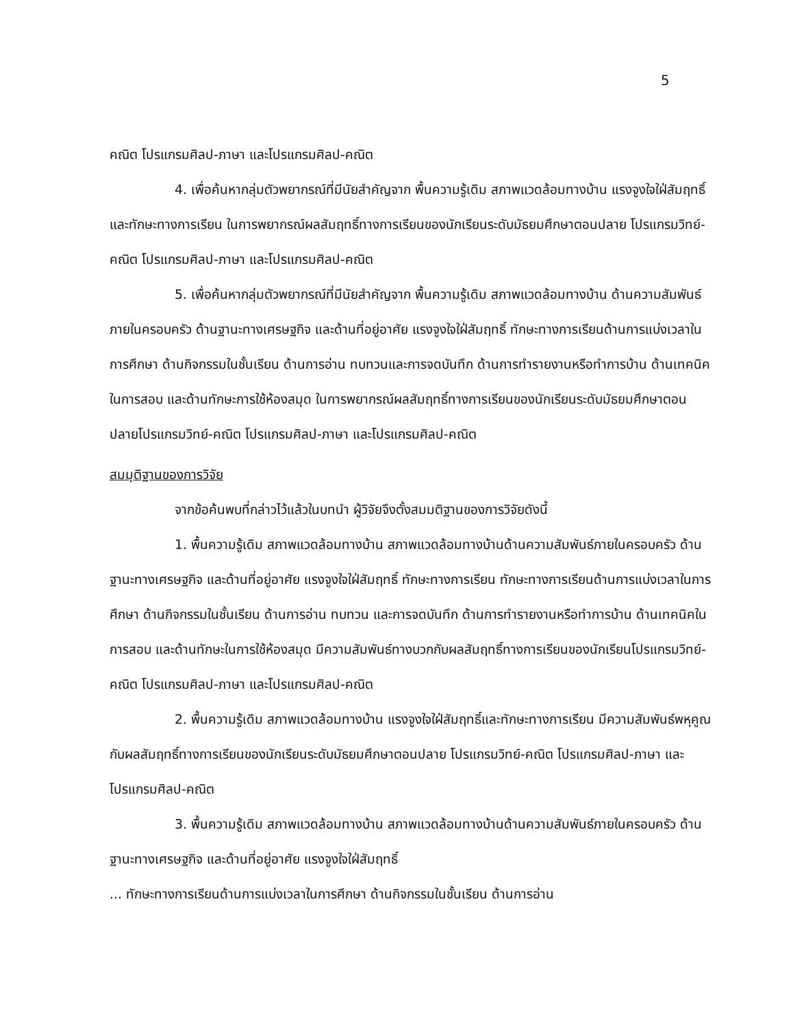5
คณิต โปรแกรมศิลป-ภาษา และโปรแกรมศิลป-คณิต
4. เพื่อค้นหากลุ่มตัวพยากรณ์ที่มีนัยสำคัญจาก พื้นความรู้เดิม สภาพแวดล้อมทางบ้าน แรงจูงใจใฝ่สัมฤทธิ์ และทักษะทางการเรียน ในการพยากรณ์ผลสัมฤทธิ์ทางการเรียนของนักเรียนระดับมัธยมศึกษาตอนปลาย โปรแกรมวิทย์-คณิต โปรแกรมศิลป-ภาษา และโปรแกรมศิลป-คณิต
5. เพื่อค้นหากลุ่มตัวพยากรณ์ที่มีนัยสำคัญจาก พื้นความรู้เดิม สภาพแวดล้อมทางบ้าน ด้านความสัมพันธ์ภายในครอบครัว ด้านฐานะทางเศรษฐกิจ และด้านที่อยู่อาศัย แรงจูงใจใฝ่สัมฤทธิ์ ทักษะทางการเรียนด้านการแบ่งเวลาในการศึกษา ด้านกิจกรรมในชั้นเรียน ด้านการอ่าน ทบทวนและการจดบันทึก ด้านการทำรายงานหรือทำการบ้าน ด้านเทคนิคในการสอบ และด้านทักษะการใช้ห้องสมุด ในการพยากรณ์ผลสัมฤทธิ์ทางการเรียนของนักเรียนระดับมัธยมศึกษาตอนปลายโปรแกรมวิทย์-คณิต โปรแกรมศิลป-ภาษา และโปรแกรมศิลป-คณิต
สมมุติฐานของการวิจัย
จากข้อค้นพบที่กล่าวไว้แล้วในบทนำ ผู้วิจัยจึงตั้งสมมติฐานของการวิจัยดังนี้
1. พื้นความรู้เดิม สภาพแวดล้อมทางบ้าน สภาพแวดล้อมทางบ้านด้านความสัมพันธ์ภายในครอบครัว ด้านฐานะทางเศรษฐกิจ และด้านที่อยู่อาศัย แรงจูงใจใฝ่สัมฤทธิ์ ทักษะทางการเรียน ทักษะทางการเรียนด้านการแบ่งเวลาในการศึกษา ด้านกิจกรรมในชั้นเรียน ด้านการอ่าน ทบทวน และการจดบันทึก ด้านการทำรายงานหรือทำการบ้าน ด้านเทคนิคในการสอบ และด้านทักษะในการใช้ห้องสมุด มีความสัมพันธ์ทางบวกกับผลสัมฤทธิ์ทางการเรียนของนักเรียนโปรแกรมวิทย์-คณิต โปรแกรมศิลป-ภาษา และโปรแกรมศิลป-คณิต
2. พื้นความรู้เดิม สภาพแวดล้อมทางบ้าน แรงจูงใจใฝ่สัมฤทธิ์และทักษะทางการเรียน มีความสัมพันธ์พหุคูณกับผลสัมฤทธิ์ทางการเรียนของนักเรียนระดับมัธยมศึกษาตอนปลาย โปรแกรมวิทย์-คณิต โปรแกรมศิลป-ภาษา และโปรแกรมศิลป-คณิต
3. พื้นความรู้เดิม สภาพแวดล้อมทางบ้าน สภาพแวดล้อมทางบ้านด้านความสัมพันธ์ภายในครอบครัว ด้านฐานะทางเศรษฐกิจ และด้านที่อยู่อาศัย แรงจูงใจใฝ่สัมฤทธิ์
... ทักษะทางการเรียนด้านการแบ่งเวลาในการศึกษา ด้านกิจกรรมในชั้นเรียน ด้านการอ่าน